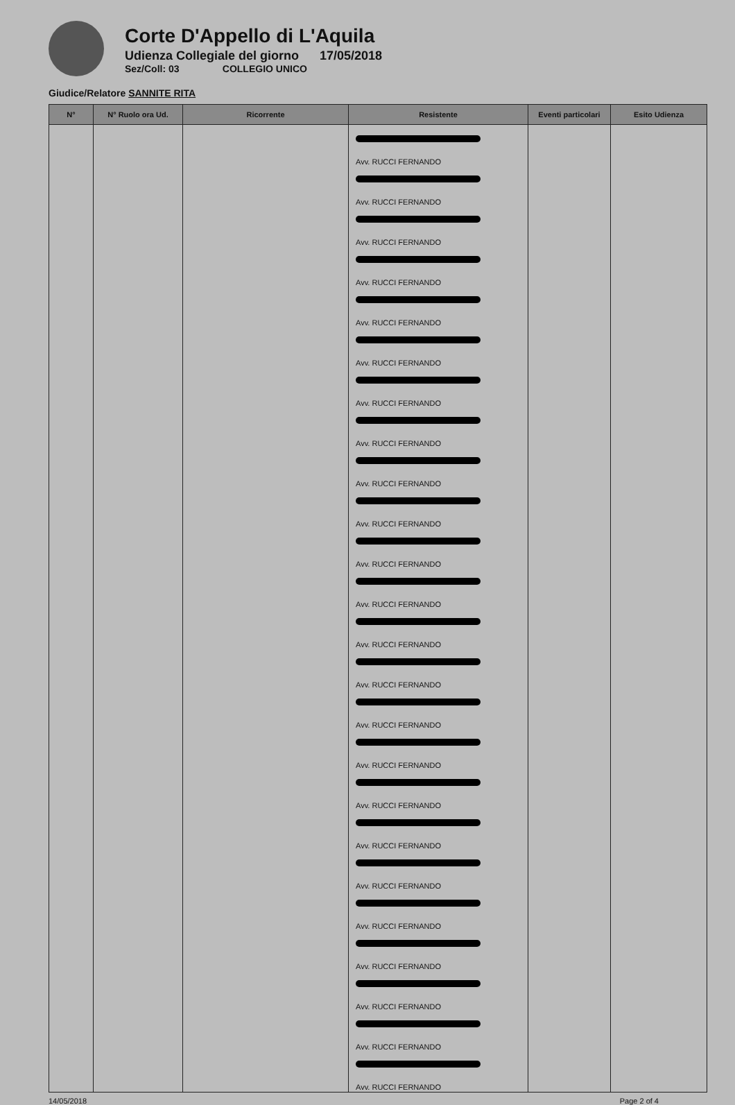Corte D'Appello di L'Aquila
Udienza Collegiale del giorno 17/05/2018
Sez/Coll: 03 COLLEGIO UNICO
Giudice/Relatore SANNITE RITA
| N° | N° Ruolo ora Ud. | Ricorrente | Resistente | Eventi particolari | Esito Udienza |
| --- | --- | --- | --- | --- | --- |
| | | | Avv. RUCCI FERNANDO Avv. RUCCI FERNANDO Avv. RUCCI FERNANDO Avv. RUCCI FERNANDO Avv. RUCCI FERNANDO Avv. RUCCI FERNANDO Avv. RUCCI FERNANDO Avv. RUCCI FERNANDO Avv. RUCCI FERNANDO Avv. RUCCI FERNANDO Avv. RUCCI FERNANDO Avv. RUCCI FERNANDO Avv. RUCCI FERNANDO Avv. RUCCI FERNANDO Avv. RUCCI FERNANDO Avv. RUCCI FERNANDO Avv. RUCCI FERNANDO Avv. RUCCI FERNANDO Avv. RUCCI FERNANDO Avv. RUCCI FERNANDO Avv. RUCCI FERNANDO Avv. RUCCI FERNANDO Avv. RUCCI FERNANDO Avv. RUCCI FERNANDO | | |
14/05/2018 Page 2 of 4